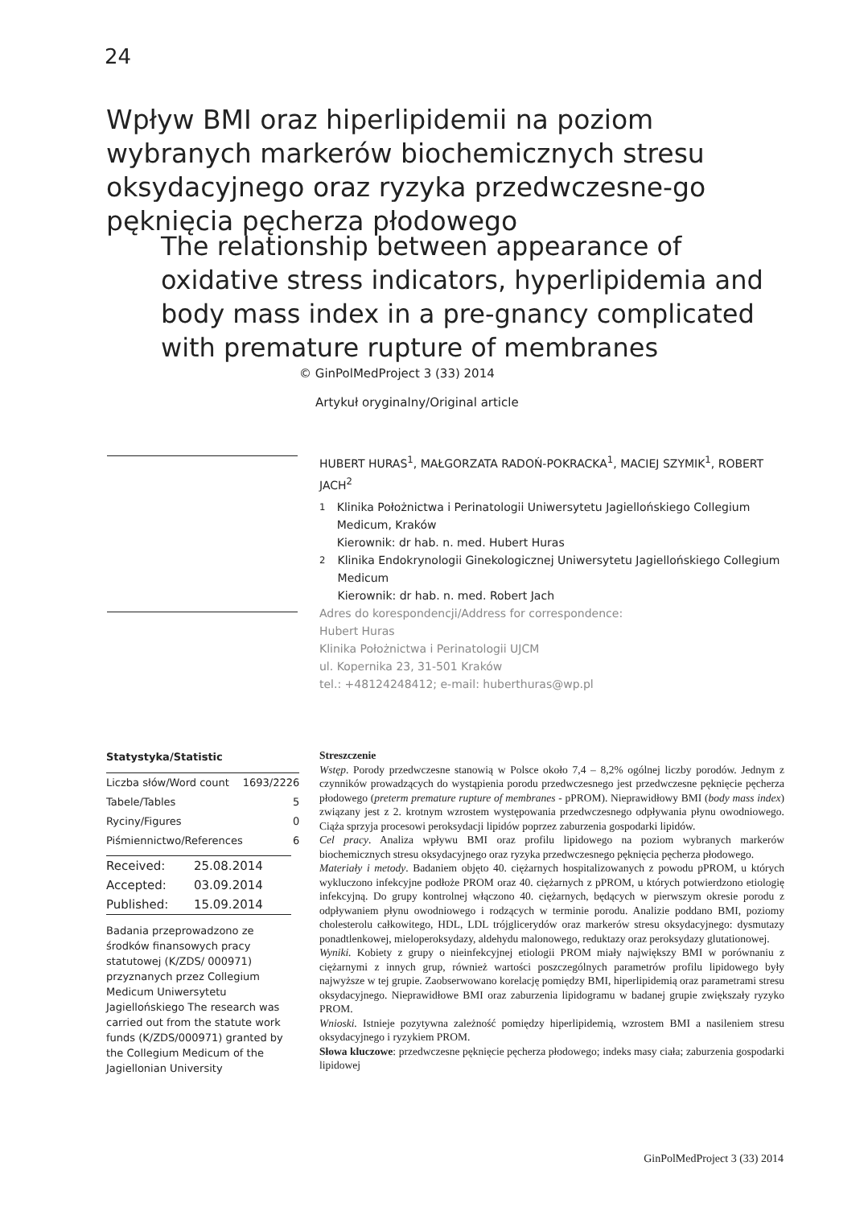24
Wpływ BMI oraz hiperlipidemii na poziom wybranych markerów biochemicznych stresu oksydacyjnego oraz ryzyka przedwczesne-go pęknięcia pęcherza płodowego
The relationship between appearance of oxidative stress indicators, hyperlipidemia and body mass index in a pre-gnancy complicated with premature rupture of membranes
© GinPolMedProject 3 (33) 2014
Artykuł oryginalny/Original article
HUBERT HURAS<sup>1</sup>, MAŁGORZATA RADOŃ-POKRACKA<sup>1</sup>, MACIEJ SZYMIK<sup>1</sup>, ROBERT JACH<sup>2</sup>
<sup>1</sup> Klinika Położnictwa i Perinatologii Uniwersytetu Jagiellońskiego Collegium Medicum, Kraków
Kierownik: dr hab. n. med. Hubert Huras
<sup>2</sup> Klinika Endokrynologii Ginekologicznej Uniwersytetu Jagiellońskiego Collegium Medicum
Kierownik: dr hab. n. med. Robert Jach
Adres do korespondencji/Address for correspondence:
Hubert Huras
Klinika Położnictwa i Perinatologii UJCM
ul. Kopernika 23, 31-501 Kraków
tel.: +48124248412; e-mail: huberthuras@wp.pl
Statystyka/Statistic
| Liczba słów/Word count | 1693/2226 |
| Tabele/Tables | 5 |
| Ryciny/Figures | 0 |
| Piśmiennictwo/References | 6 |
| Received: | 25.08.2014 |
| Accepted: | 03.09.2014 |
| Published: | 15.09.2014 |
Badania przeprowadzono ze środków finansowych pracy statutowej (K/ZDS/ 000971) przyznanych przez Collegium Medicum Uniwersytetu Jagiellońskiego The research was carried out from the statute work funds (K/ZDS/000971) granted by the Collegium Medicum of the Jagiellonian University
Streszczenie
Wstęp. Porody przedwczesne stanowią w Polsce około 7,4 – 8,2% ogólnej liczby porodów. Jednym z czynników prowadzących do wystąpienia porodu przedwczesnego jest przedwczesne pęknięcie pęcherza płodowego (preterm premature rupture of membranes - pPROM). Nieprawidłowy BMI (body mass index) związany jest z 2. krotnym wzrostem występowania przedwczesnego odpływania płynu owodniowego. Ciąża sprzyja procesowi peroksydacji lipidów poprzez zaburzenia gospodarki lipidów.
Cel pracy. Analiza wpływu BMI oraz profilu lipidowego na poziom wybranych markerów biochemicznych stresu oksydacyjnego oraz ryzyka przedwczesnego pęknięcia pęcherza płodowego.
Materiały i metody. Badaniem objęto 40. ciężarnych hospitalizowanych z powodu pPROM, u których wykluczono infekcyjne podłoże PROM oraz 40. ciężarnych z pPROM, u których potwierdzono etiologię infekcyjną. Do grupy kontrolnej włączono 40. ciężarnych, będących w pierwszym okresie porodu z odpływaniem płynu owodniowego i rodzących w terminie porodu. Analizie poddano BMI, poziomy cholesterolu całkowitego, HDL, LDL trójglicerydów oraz markerów stresu oksydacyjnego: dysmutazy ponadtlenkowej, mieloperoksydazy, aldehydu malonowego, reduktazy oraz peroksydazy glutationowej.
Wyniki. Kobiety z grupy o nieinfekcyjnej etiologii PROM miały największy BMI w porównaniu z ciężarnymi z innych grup, również wartości poszczególnych parametrów profilu lipidowego były najwyższe w tej grupie. Zaobserwowano korelację pomiędzy BMI, hiperlipidemią oraz parametrami stresu oksydacyjnego. Nieprawidłowe BMI oraz zaburzenia lipidogramu w badanej grupie zwiększały ryzyko PROM.
Wnioski. Istnieje pozytywna zależność pomiędzy hiperlipidemią, wzrostem BMI a nasileniem stresu oksydacyjnego i ryzykiem PROM.
Słowa kluczowe: przedwczesne pęknięcie pęcherza płodowego; indeks masy ciała; zaburzenia gospodarki lipidowej
GinPolMedProject 3 (33) 2014